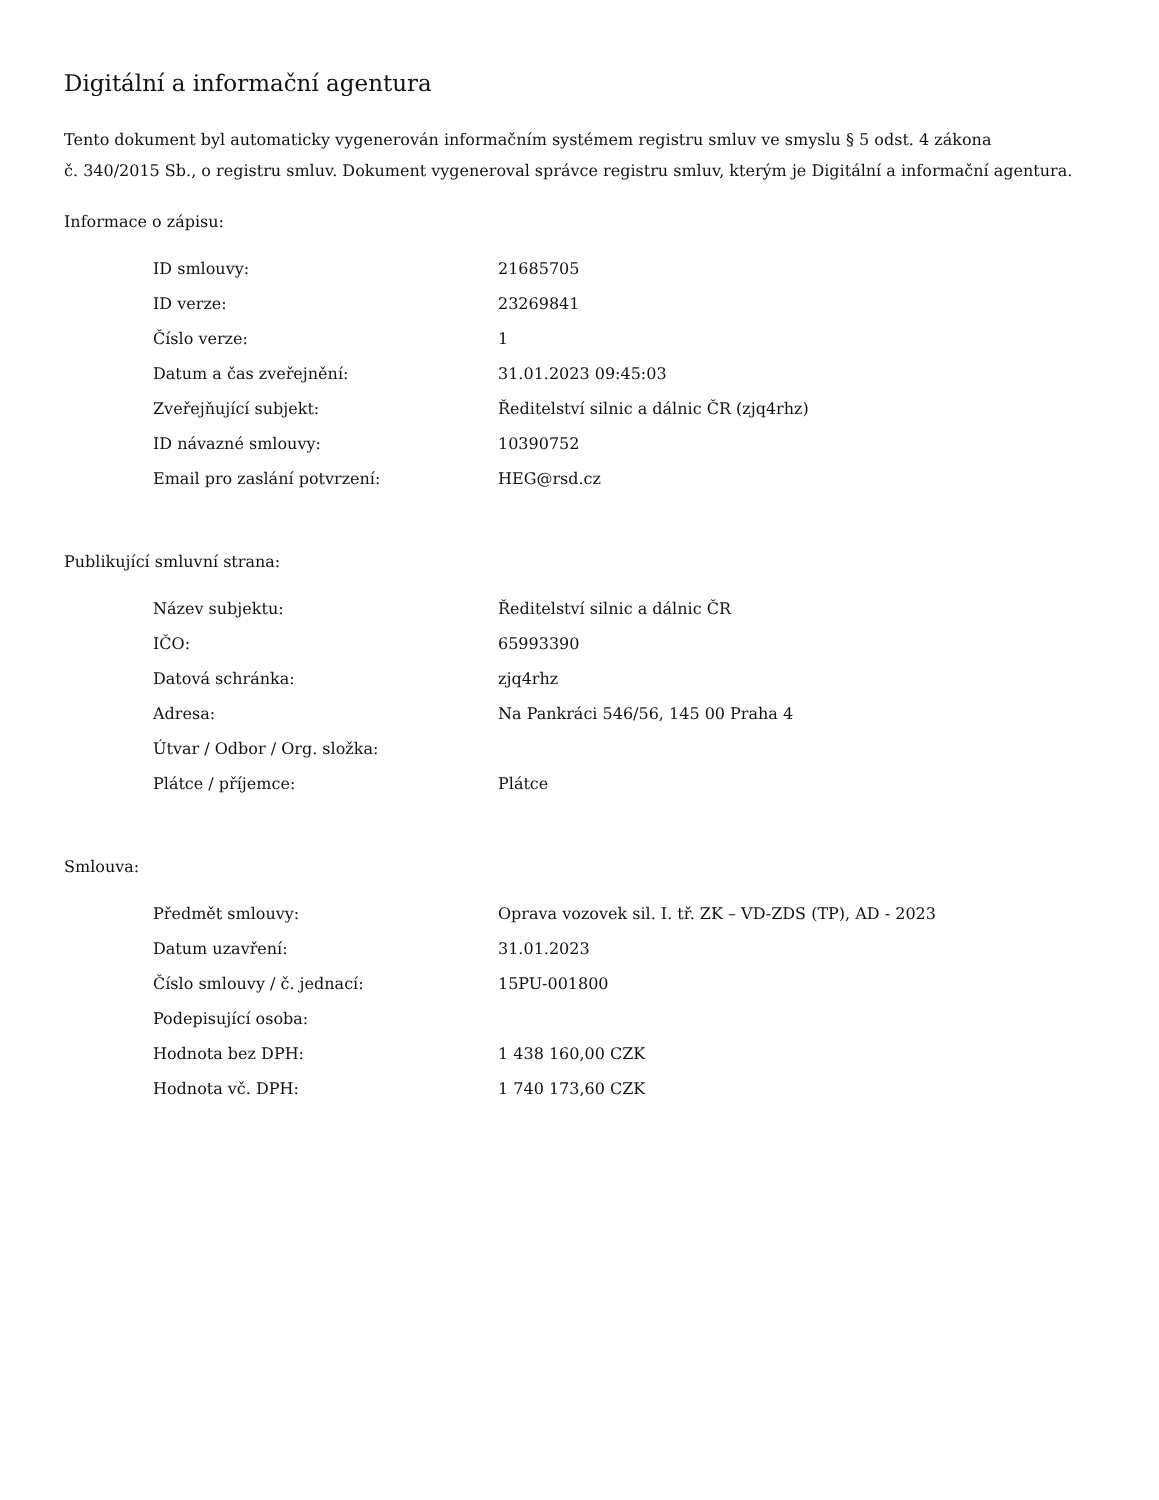Digitální a informační agentura
Tento dokument byl automaticky vygenerován informačním systémem registru smluv ve smyslu § 5 odst. 4 zákona
č. 340/2015 Sb., o registru smluv. Dokument vygeneroval správce registru smluv, kterým je Digitální a informační agentura.
Informace o zápisu:
| ID smlouvy: | 21685705 |
| ID verze: | 23269841 |
| Číslo verze: | 1 |
| Datum a čas zveřejnění: | 31.01.2023 09:45:03 |
| Zveřejňující subjekt: | Ředitelství silnic a dálnic ČR (zjq4rhz) |
| ID návazné smlouvy: | 10390752 |
| Email pro zaslání potvrzení: | HEG@rsd.cz |
Publikující smluvní strana:
| Název subjektu: | Ředitelství silnic a dálnic ČR |
| IČO: | 65993390 |
| Datová schránka: | zjq4rhz |
| Adresa: | Na Pankráci 546/56, 145 00 Praha 4 |
| Útvar / Odbor / Org. složka: | |
| Plátce / příjemce: | Plátce |
Smlouva:
| Předmět smlouvy: | Oprava vozovek sil. I. tř. ZK – VD-ZDS (TP), AD - 2023 |
| Datum uzavření: | 31.01.2023 |
| Číslo smlouvy / č. jednací: | 15PU-001800 |
| Podepisující osoba: | |
| Hodnota bez DPH: | 1 438 160,00 CZK |
| Hodnota vč. DPH: | 1 740 173,60 CZK |